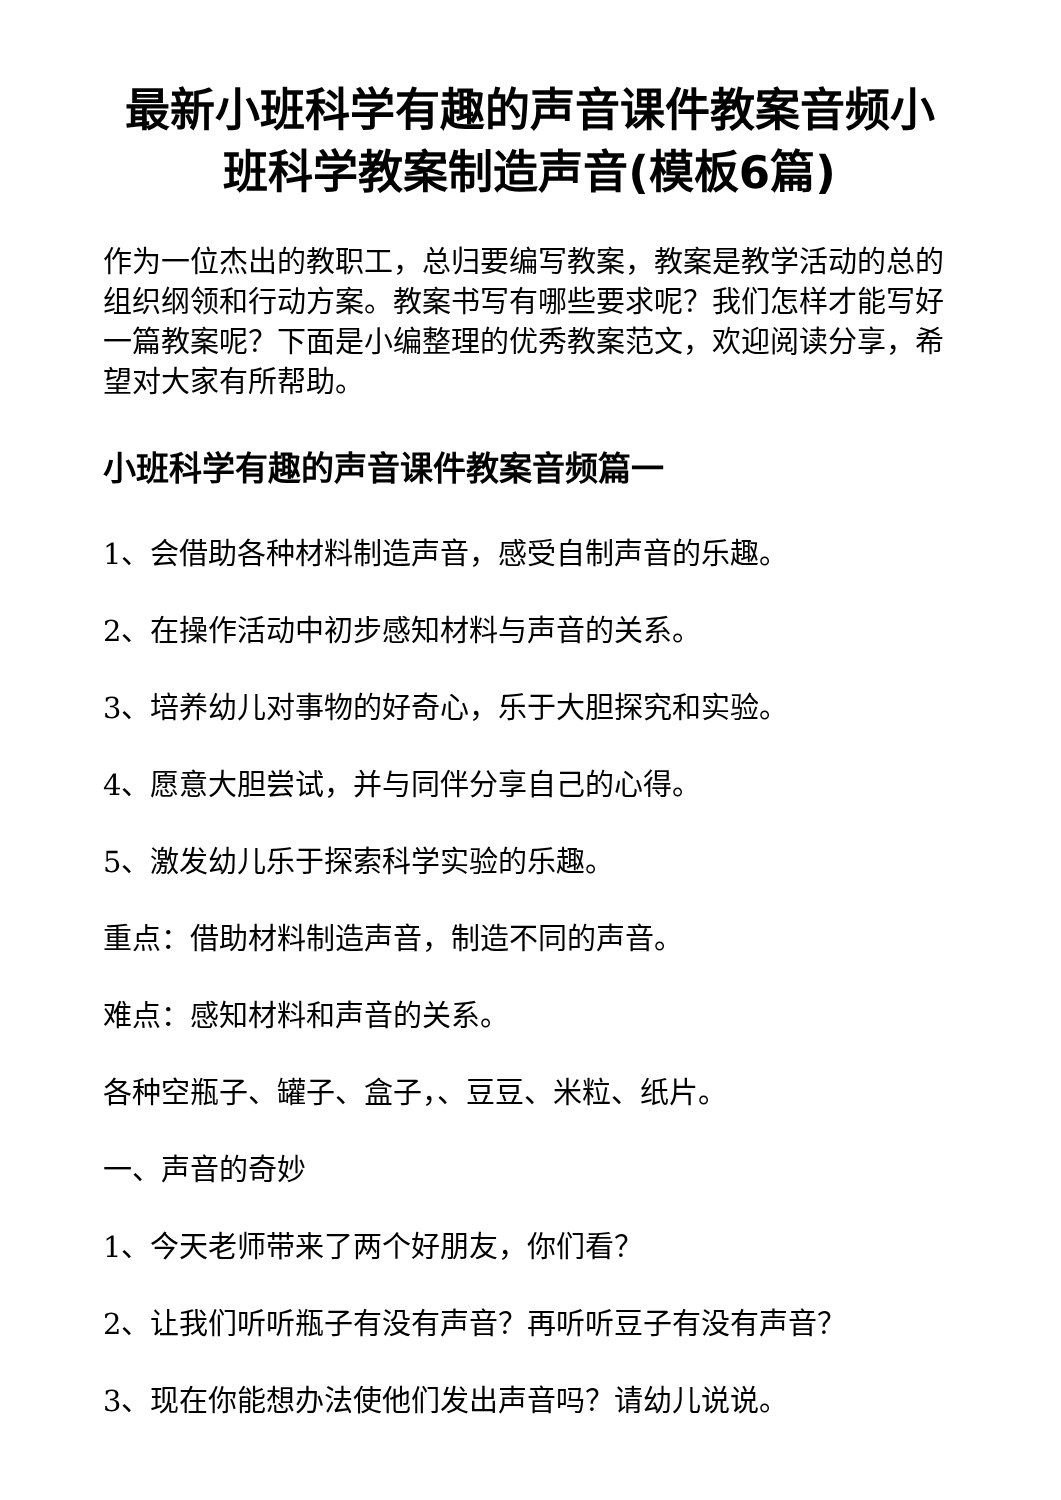最新小班科学有趣的声音课件教案音频小班科学教案制造声音(模板6篇)
作为一位杰出的教职工，总归要编写教案，教案是教学活动的总的组织纲领和行动方案。教案书写有哪些要求呢？我们怎样才能写好一篇教案呢？下面是小编整理的优秀教案范文，欢迎阅读分享，希望对大家有所帮助。
小班科学有趣的声音课件教案音频篇一
1、会借助各种材料制造声音，感受自制声音的乐趣。
2、在操作活动中初步感知材料与声音的关系。
3、培养幼儿对事物的好奇心，乐于大胆探究和实验。
4、愿意大胆尝试，并与同伴分享自己的心得。
5、激发幼儿乐于探索科学实验的乐趣。
重点：借助材料制造声音，制造不同的声音。
难点：感知材料和声音的关系。
各种空瓶子、罐子、盒子，、豆豆、米粒、纸片。
一、声音的奇妙
1、今天老师带来了两个好朋友，你们看？
2、让我们听听瓶子有没有声音？再听听豆子有没有声音？
3、现在你能想办法使他们发出声音吗？请幼儿说说。